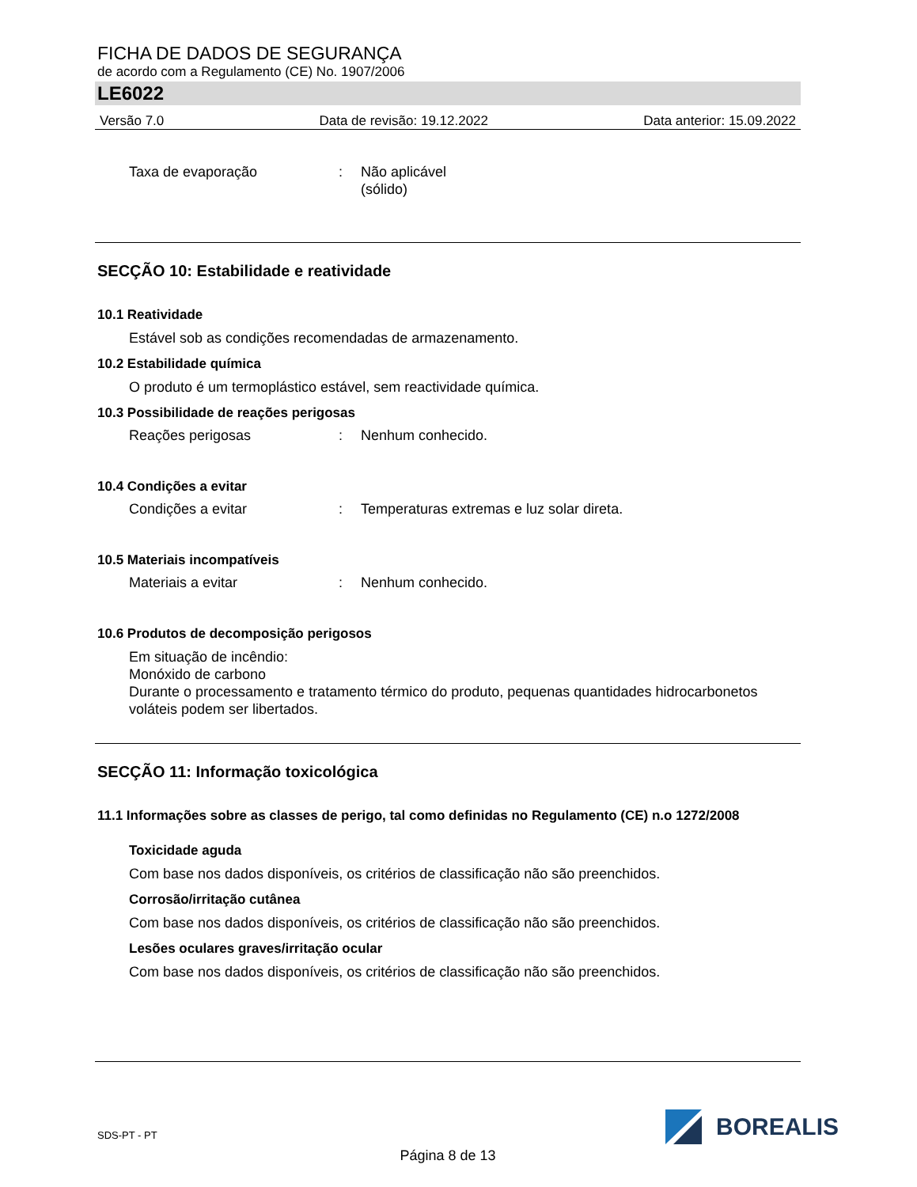FICHA DE DADOS DE SEGURANÇA
de acordo com a Regulamento (CE) No. 1907/2006
LE6022
Versão 7.0 Data de revisão: 19.12.2022 Data anterior: 15.09.2022
Taxa de evaporação : Não aplicável
(sólido)
SECÇÃO 10: Estabilidade e reatividade
10.1 Reatividade
Estável sob as condições recomendadas de armazenamento.
10.2 Estabilidade química
O produto é um termoplástico estável, sem reactividade química.
10.3 Possibilidade de reações perigosas
Reações perigosas : Nenhum conhecido.
10.4 Condições a evitar
Condições a evitar : Temperaturas extremas e luz solar direta.
10.5 Materiais incompatíveis
Materiais a evitar : Nenhum conhecido.
10.6 Produtos de decomposição perigosos
Em situação de incêndio:
Monóxido de carbono
Durante o processamento e tratamento térmico do produto, pequenas quantidades hidrocarbonetos voláteis podem ser libertados.
SECÇÃO 11: Informação toxicológica
11.1 Informações sobre as classes de perigo, tal como definidas no Regulamento (CE) n.o 1272/2008
Toxicidade aguda
Com base nos dados disponíveis, os critérios de classificação não são preenchidos.
Corrosão/irritação cutânea
Com base nos dados disponíveis, os critérios de classificação não são preenchidos.
Lesões oculares graves/irritação ocular
Com base nos dados disponíveis, os critérios de classificação não são preenchidos.
SDS-PT - PT
BOREALIS
Página 8 de 13